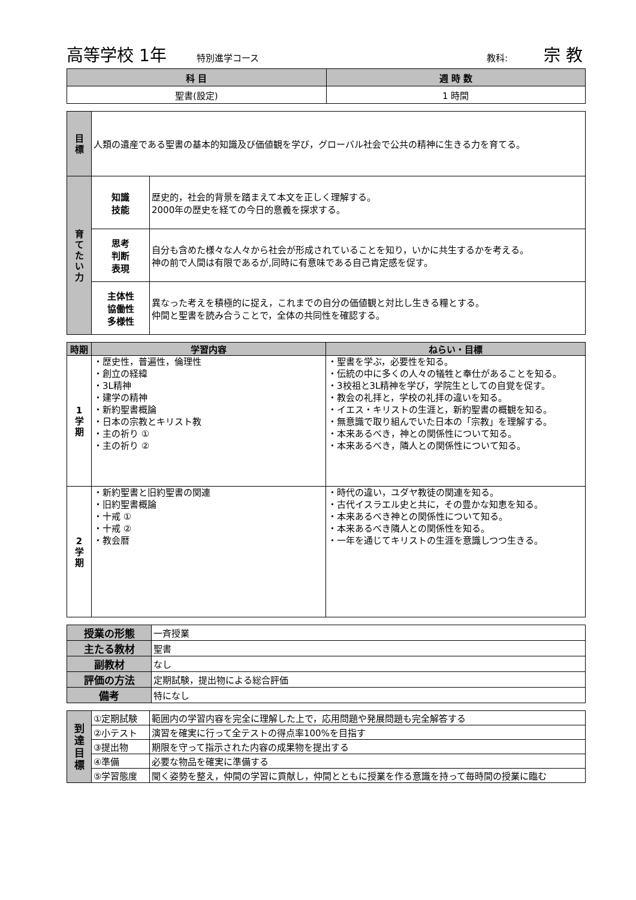高等学校 1年 特別進学コース 教科: 宗 教
| 科 目 | 週 時 数 |
| --- | --- |
| 聖書(設定) | 1 時間 |
| 目 標 | 人類の遺産である聖書の基本的知識及び価値観を学び，グローバル社会で公共の精神に生きる力を育てる。 | |
| 育 て た い 力 | 知識 技能 | 歴史的，社会的背景を踏まえて本文を正しく理解する。 2000年の歴史を経ての今日的意義を探求する。 |
| | 思考 判断 表現 | 自分も含めた様々な人々から社会が形成されていることを知り，いかに共生するかを考える。 神の前で人間は有限であるが,同時に有意味である自己肯定感を促す。 |
| | 主体性 協働性 多様性 | 異なった考えを積極的に捉え，これまでの自分の価値観と対比し生きる糧とする。 仲間と聖書を読み合うことで，全体の共同性を確認する。 |
| 時期 | 学習内容 | ねらい・目標 |
| --- | --- | --- |
| 1 学 期 | ・歴史性，普遍性，倫理性 ・創立の経緯 ・3L精神 ・建学の精神 ・新約聖書概論 ・日本の宗教とキリスト教 ・主の祈り ① ・主の祈り ② | ・聖書を学ぶ，必要性を知る。 ・伝統の中に多くの人々の犠牲と奉仕があることを知る。 ・3校祖と3L精神を学び，学院生としての自覚を促す。 ・教会の礼拝と，学校の礼拝の違いを知る。 ・イエス・キリストの生涯と，新約聖書の概観を知る。 ・無意識で取り組んでいた日本の「宗教」を理解する。 ・本来あるべき，神との関係性について知る。 ・本来あるべき，隣人との関係性について知る。 |
| 2 学 期 | ・新約聖書と旧約聖書の関連 ・旧約聖書概論 ・十戒 ① ・十戒 ② ・教会暦 | ・時代の違い，ユダヤ教徒の関連を知る。 ・古代イスラエル史と共に，その豊かな知恵を知る。 ・本来あるべき神との関係性について知る。 ・本来あるべき隣人との関係性を知る。 ・一年を通じてキリストの生涯を意識しつつ生きる。 |
| 授業の形態 | 一斉授業 |
| 主たる教材 | 聖書 |
| 副教材 | なし |
| 評価の方法 | 定期試験，提出物による総合評価 |
| 備考 | 特になし |
| 到 達 目 標 | ①定期試験 | 範囲内の学習内容を完全に理解した上で，応用問題や発展問題も完全解答する |
| | ②小テスト | 演習を確実に行って全テストの得点率100%を目指す |
| | ③提出物 | 期限を守って指示された内容の成果物を提出する |
| | ④準備 | 必要な物品を確実に準備する |
| | ⑤学習態度 | 聞く姿勢を整え，仲間の学習に貢献し，仲間とともに授業を作る意識を持って毎時間の授業に臨む |